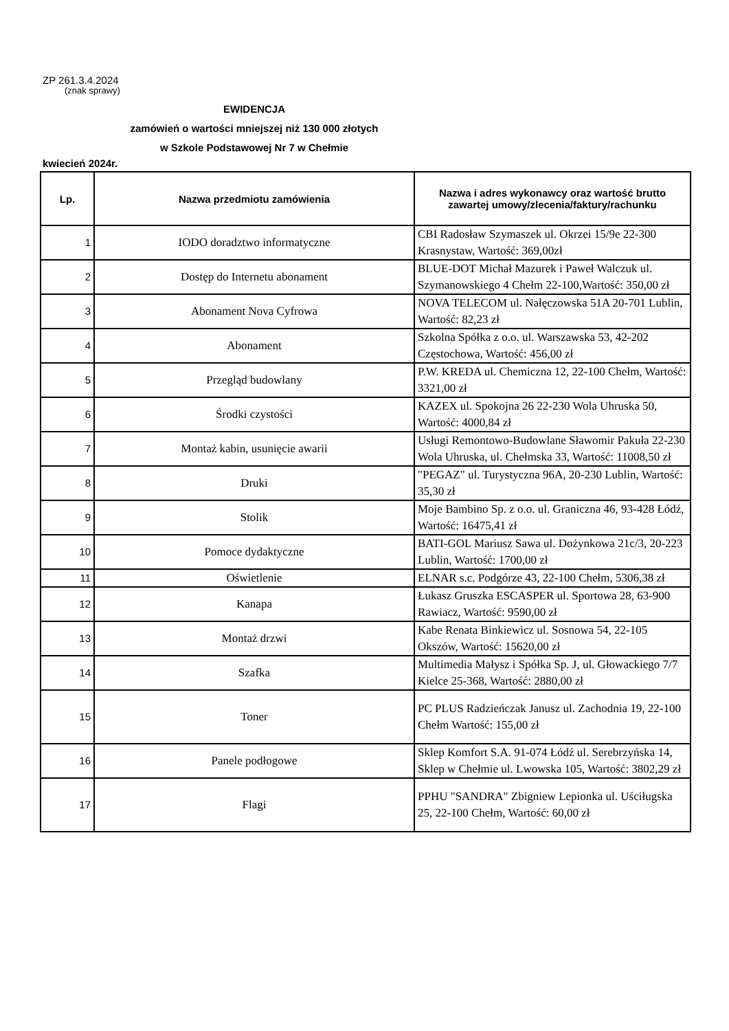ZP 261.3.4.2024
(znak sprawy)
EWIDENCJA
zamówień o wartości mniejszej niż 130 000 złotych
w Szkole Podstawowej Nr 7 w Chełmie
kwiecień 2024r.
| Lp. | Nazwa przedmiotu zamówienia | Nazwa i adres wykonawcy oraz wartość brutto zawartej umowy/zlecenia/faktury/rachunku |
| --- | --- | --- |
| 1 | IODO doradztwo informatyczne | CBI Radosław Szymaszek ul. Okrzei 15/9e 22-300 Krasnystaw, Wartość: 369,00zł |
| 2 | Dostęp do Internetu abonament | BLUE-DOT Michał Mazurek i Paweł Walczuk ul. Szymanowskiego 4 Chełm 22-100,Wartość: 350,00 zł |
| 3 | Abonament Nova Cyfrowa | NOVA TELECOM ul. Nałęczowska 51A 20-701 Lublin, Wartość: 82,23 zł |
| 4 | Abonament | Szkolna Spółka z o.o. ul. Warszawska 53, 42-202 Częstochowa, Wartość: 456,00 zł |
| 5 | Przegląd budowlany | P.W. KREDA ul. Chemiczna 12, 22-100 Chełm, Wartość: 3321,00 zł |
| 6 | Środki czystości | KAZEX ul. Spokojna 26 22-230 Wola Uhruska 50, Wartość: 4000,84 zł |
| 7 | Montaż kabin, usunięcie awarii | Usługi Remontowo-Budowlane Sławomir Pakuła 22-230 Wola Uhruska, ul. Chełmska 33, Wartość: 11008,50 zł |
| 8 | Druki | "PEGAZ" ul. Turystyczna 96A, 20-230 Lublin, Wartość: 35,30 zł |
| 9 | Stolik | Moje Bambino Sp. z o.o. ul. Graniczna 46, 93-428 Łódź, Wartość: 16475,41 zł |
| 10 | Pomoce dydaktyczne | BATI-GOL Mariusz Sawa ul. Dożynkowa 21c/3, 20-223 Lublin, Wartość: 1700,00 zł |
| 11 | Oświetlenie | ELNAR s.c. Podgórze 43, 22-100 Chełm, 5306,38 zł |
| 12 | Kanapa | Łukasz Gruszka ESCASPER ul. Sportowa 28, 63-900 Rawiacz, Wartość: 9590,00 zł |
| 13 | Montaż drzwi | Kabe Renata Binkiewicz ul. Sosnowa 54, 22-105 Okszów, Wartość: 15620,00 zł |
| 14 | Szafka | Multimedia Małysz i Spółka Sp. J, ul. Głowackiego 7/7 Kielce 25-368, Wartość: 2880,00 zł |
| 15 | Toner | PC PLUS Radzieńczak Janusz ul. Zachodnia 19, 22-100 Chełm Wartość: 155,00 zł |
| 16 | Panele podłogowe | Sklep Komfort S.A. 91-074 Łódź ul. Serebrzyńska 14, Sklep w Chełmie ul. Lwowska 105, Wartość: 3802,29 zł |
| 17 | Flagi | PPHU "SANDRA" Zbigniew Lepionka ul. Uściługska 25, 22-100 Chełm, Wartość: 60,00 zł |